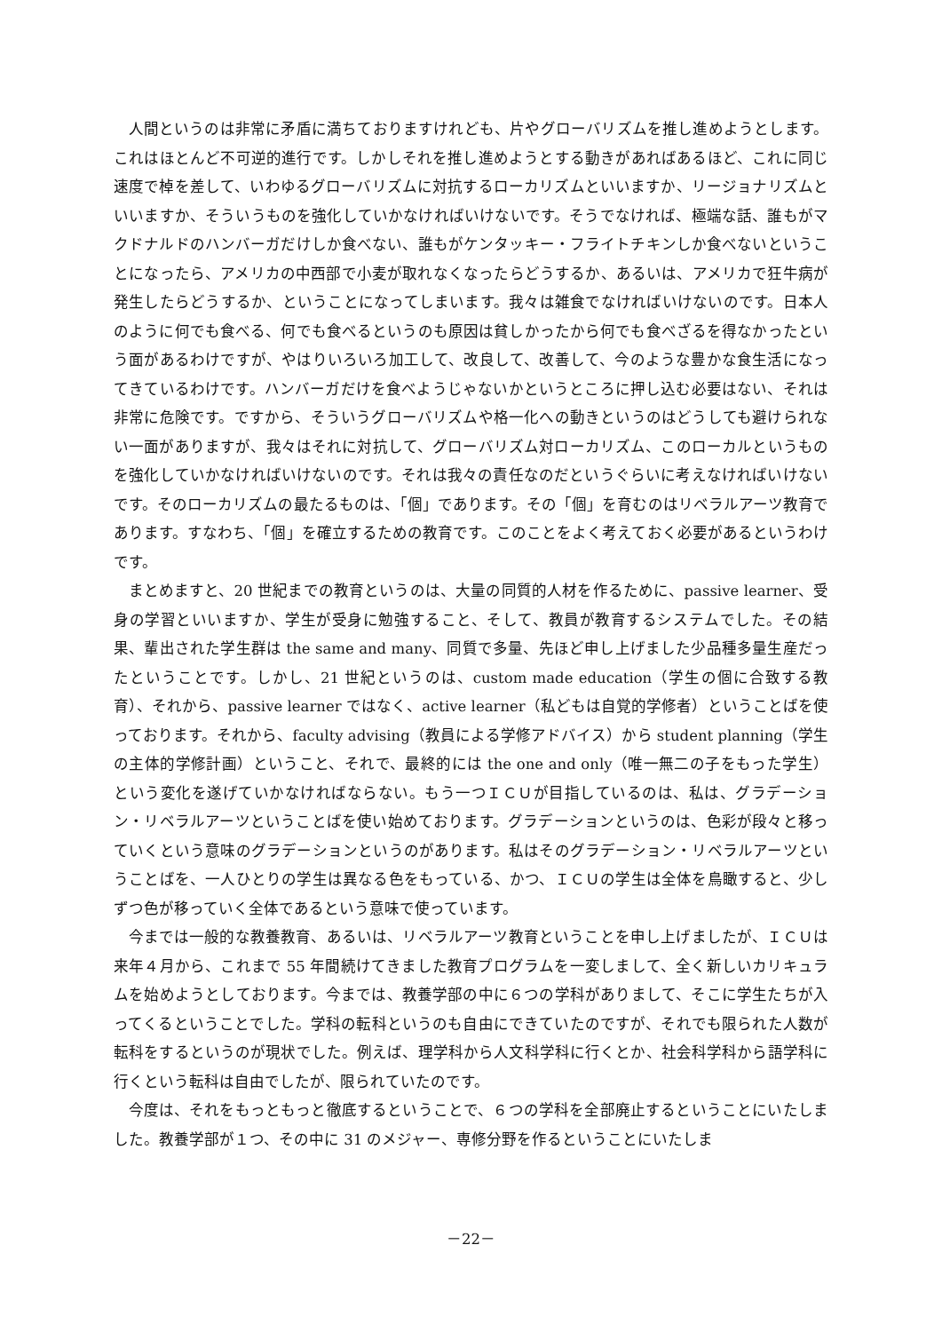人間というのは非常に矛盾に満ちておりますけれども、片やグローバリズムを推し進めようとします。これはほとんど不可逆的進行です。しかしそれを推し進めようとする動きがあればあるほど、これに同じ速度で棹を差して、いわゆるグローバリズムに対抗するローカリズムといいますか、リージョナリズムといいますか、そういうものを強化していかなければいけないです。そうでなければ、極端な話、誰もがマクドナルドのハンバーガだけしか食べない、誰もがケンタッキー・フライトチキンしか食べないということになったら、アメリカの中西部で小麦が取れなくなったらどうするか、あるいは、アメリカで狂牛病が発生したらどうするか、ということになってしまいます。我々は雑食でなければいけないのです。日本人のように何でも食べる、何でも食べるというのも原因は貧しかったから何でも食べざるを得なかったという面があるわけですが、やはりいろいろ加工して、改良して、改善して、今のような豊かな食生活になってきているわけです。ハンバーガだけを食べようじゃないかというところに押し込む必要はない、それは非常に危険です。ですから、そういうグローバリズムや格一化への動きというのはどうしても避けられない一面がありますが、我々はそれに対抗して、グローバリズム対ローカリズム、このローカルというものを強化していかなければいけないのです。それは我々の責任なのだというぐらいに考えなければいけないです。そのローカリズムの最たるものは、「個」であります。その「個」を育むのはリベラルアーツ教育であります。すなわち、「個」を確立するための教育です。このことをよく考えておく必要があるというわけです。
まとめますと、20 世紀までの教育というのは、大量の同質的人材を作るために、passive learner、受身の学習といいますか、学生が受身に勉強すること、そして、教員が教育するシステムでした。その結果、輩出された学生群は the same and many、同質で多量、先ほど申し上げました少品種多量生産だったということです。しかし、21 世紀というのは、custom made education（学生の個に合致する教育）、それから、passive learner ではなく、active learner（私どもは自覚的学修者）ということばを使っております。それから、faculty advising（教員による学修アドバイス）から student planning（学生の主体的学修計画）ということ、それで、最終的には the one and only（唯一無二の子をもった学生）という変化を遂げていかなければならない。もう一つＩＣＵが目指しているのは、私は、グラデーション・リベラルアーツということばを使い始めております。グラデーションというのは、色彩が段々と移っていくという意味のグラデーションというのがあります。私はそのグラデーション・リベラルアーツということばを、一人ひとりの学生は異なる色をもっている、かつ、ＩＣＵの学生は全体を鳥瞰すると、少しずつ色が移っていく全体であるという意味で使っています。
今までは一般的な教養教育、あるいは、リベラルアーツ教育ということを申し上げましたが、ＩＣＵは来年４月から、これまで 55 年間続けてきました教育プログラムを一変しまして、全く新しいカリキュラムを始めようとしております。今までは、教養学部の中に６つの学科がありまして、そこに学生たちが入ってくるということでした。学科の転科というのも自由にできていたのですが、それでも限られた人数が転科をするというのが現状でした。例えば、理学科から人文科学科に行くとか、社会科学科から語学科に行くという転科は自由でしたが、限られていたのです。
今度は、それをもっともっと徹底するということで、６つの学科を全部廃止するということにいたしました。教養学部が１つ、その中に 31 のメジャー、専修分野を作るということにいたしま
－22－